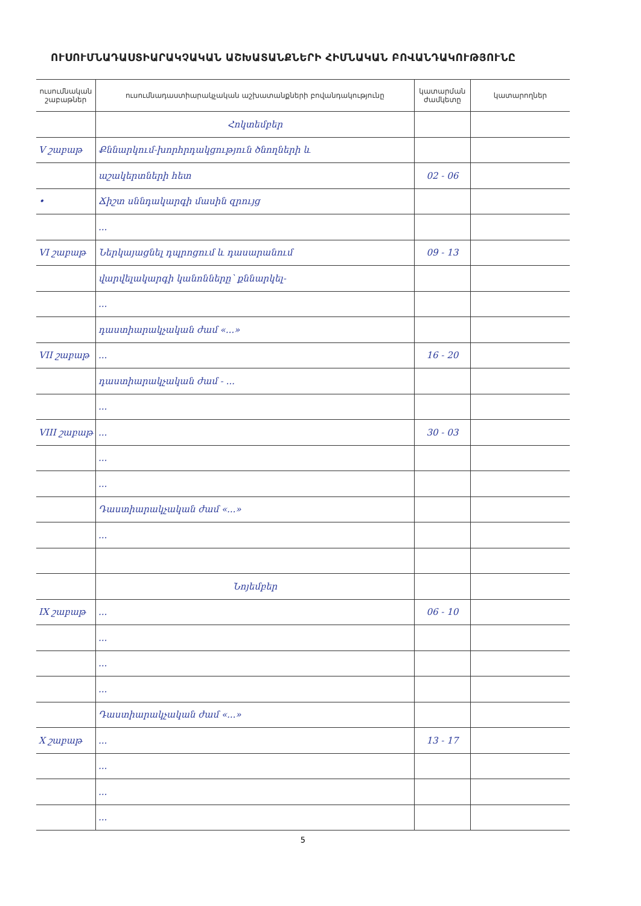ՈՒՍՈՒՄՆԱԴԱՍՏԻԱՐԱԿՉԱԿԱՆ ԱՇԽԱՏԱՆՔՆԵՐԻ ՀԻՄՆԱԿԱՆ ԲՈՎԱՆԴԱԿՈՒԹՅՈՒՆԸ
| ուսումնական շաբաթներ | ուսումնադաստիարակչական աշխատանքների բովանդակությունը | կատարման ժամկետը | կատարողներ |
| --- | --- | --- | --- |
| | Հոկտեմբեր | | |
| V շաբաթ | Քննարկում-խորհրդակցություն ծնողների և | | |
| | աշակերտների հետ | 02 - 06 | |
| • | Ճիշտ սննդակարգի մասին զրույց | | |
| | ... | | |
| VI շաբաթ | Ներկայացնել դպրոցում և դասարանում | 09 - 13 | |
| | վարվելակարգի կանոնները՝ քննարկել- | | |
| | ... | | |
| | դաստիարակչական ժամ «...» | | |
| VII շաբաթ | ... | 16 - 20 | |
| | դաստիարակչական ժամ - ... | | |
| | ... | | |
| VIII շաբաթ | ... | 30 - 03 | |
| | ... | | |
| | ... | | |
| | Դաստիարակչական ժամ «...» | | |
| | ... | | |
| | Նոյեմբեր | | |
| IX շաբաթ | ... | 06 - 10 | |
| | ... | | |
| | ... | | |
| | ... | | |
| | Դաստիարակչական ժամ «...» | | |
| X շաբաթ | ... | 13 - 17 | |
| | ... | | |
| | ... | | |
| | ... | | |
5